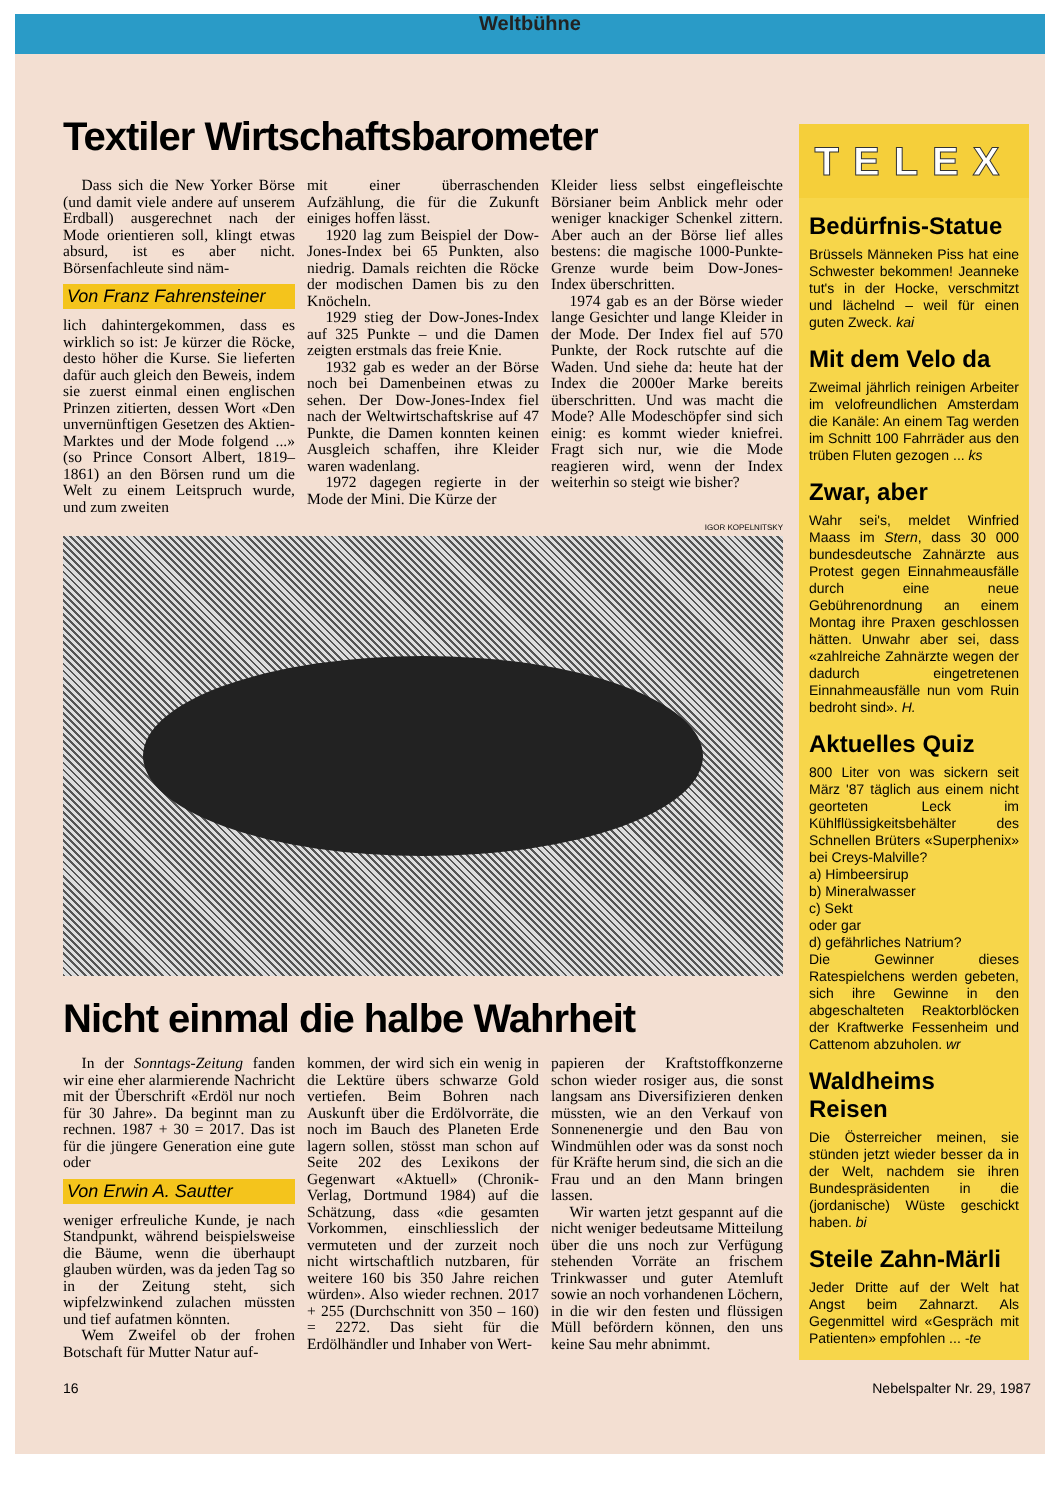Weltbühne
Textiler Wirtschaftsbarometer
Dass sich die New Yorker Börse (und damit viele andere auf unserem Erdball) ausgerechnet nach der Mode orientieren soll, klingt etwas absurd, ist es aber nicht. Börsenfachleute sind näm-
Von Franz Fahrensteiner
lich dahintergekommen, dass es wirklich so ist: Je kürzer die Röcke, desto höher die Kurse. Sie lieferten dafür auch gleich den Beweis, indem sie zuerst einmal einen englischen Prinzen zitierten, dessen Wort «Den unvernünftigen Gesetzen des Aktien-Marktes und der Mode folgend ...» (so Prince Consort Albert, 1819–1861) an den Börsen rund um die Welt zu einem Leitspruch wurde, und zum zweiten
mit einer überraschenden Aufzählung, die für die Zukunft einiges hoffen lässt.
1920 lag zum Beispiel der Dow-Jones-Index bei 65 Punkten, also niedrig. Damals reichten die Röcke der modischen Damen bis zu den Knöcheln.
1929 stieg der Dow-Jones-Index auf 325 Punkte – und die Damen zeigten erstmals das freie Knie.
1932 gab es weder an der Börse noch bei Damenbeinen etwas zu sehen. Der Dow-Jones-Index fiel nach der Weltwirtschaftskrise auf 47 Punkte, die Damen konnten keinen Ausgleich schaffen, ihre Kleider waren wadenlang.
1972 dagegen regierte in der Mode der Mini. Die Kürze der
Kleider liess selbst eingefleischte Börsianer beim Anblick mehr oder weniger knackiger Schenkel zittern. Aber auch an der Börse lief alles bestens: die magische 1000-Punkte-Grenze wurde beim Dow-Jones-Index überschritten.
1974 gab es an der Börse wieder lange Gesichter und lange Kleider in der Mode. Der Index fiel auf 570 Punkte, der Rock rutschte auf die Waden. Und siehe da: heute hat der Index die 2000er Marke bereits überschritten. Und was macht die Mode? Alle Modeschöpfer sind sich einig: es kommt wieder kniefrei. Fragt sich nur, wie die Mode reagieren wird, wenn der Index weiterhin so steigt wie bisher?
IGOR KOPELNITSKY
Nicht einmal die halbe Wahrheit
In der Sonntags-Zeitung fanden wir eine eher alarmierende Nachricht mit der Überschrift «Erdöl nur noch für 30 Jahre». Da beginnt man zu rechnen. 1987 + 30 = 2017. Das ist für die jüngere Generation eine gute oder
Von Erwin A. Sautter
weniger erfreuliche Kunde, je nach Standpunkt, während beispielsweise die Bäume, wenn die überhaupt glauben würden, was da jeden Tag so in der Zeitung steht, sich wipfelzwinkend zulachen müssten und tief aufatmen könnten.
Wem Zweifel ob der frohen Botschaft für Mutter Natur auf-
kommen, der wird sich ein wenig in die Lektüre übers schwarze Gold vertiefen. Beim Bohren nach Auskunft über die Erdölvorräte, die noch im Bauch des Planeten Erde lagern sollen, stösst man schon auf Seite 202 des Lexikons der Gegenwart «Aktuell» (Chronik-Verlag, Dortmund 1984) auf die Schätzung, dass «die gesamten Vorkommen, einschliesslich der vermuteten und der zurzeit noch nicht wirtschaftlich nutzbaren, für weitere 160 bis 350 Jahre reichen würden». Also wieder rechnen. 2017 + 255 (Durchschnitt von 350 – 160) = 2272. Das sieht für die Erdölhändler und Inhaber von Wert-
papieren der Kraftstoffkonzerne schon wieder rosiger aus, die sonst langsam ans Diversifizieren denken müssten, wie an den Verkauf von Sonnenenergie und den Bau von Windmühlen oder was da sonst noch für Kräfte herum sind, die sich an die Frau und an den Mann bringen lassen.
Wir warten jetzt gespannt auf die nicht weniger bedeutsame Mitteilung über die uns noch zur Verfügung stehenden Vorräte an frischem Trinkwasser und guter Atemluft sowie an noch vorhandenen Löchern, in die wir den festen und flüssigen Müll befördern können, den uns keine Sau mehr abnimmt.
TELEX
Bedürfnis-Statue
Brüssels Männeken Piss hat eine Schwester bekommen! Jeanneke tut's in der Hocke, verschmitzt und lächelnd – weil für einen guten Zweck. kai
Mit dem Velo da
Zweimal jährlich reinigen Arbeiter im velofreundlichen Amsterdam die Kanäle: An einem Tag werden im Schnitt 100 Fahrräder aus den trüben Fluten gezogen ... ks
Zwar, aber
Wahr sei's, meldet Winfried Maass im Stern, dass 30 000 bundesdeutsche Zahnärzte aus Protest gegen Einnahmeausfälle durch eine neue Gebührenordnung an einem Montag ihre Praxen geschlossen hätten. Unwahr aber sei, dass «zahlreiche Zahnärzte wegen der dadurch eingetretenen Einnahmeausfälle nun vom Ruin bedroht sind». H.
Aktuelles Quiz
800 Liter von was sickern seit März '87 täglich aus einem nicht georteten Leck im Kühlflüssigkeitsbehälter des Schnellen Brüters «Superphenix» bei Creys-Malville?
a) Himbeersirup
b) Mineralwasser
c) Sekt
oder gar
d) gefährliches Natrium?
Die Gewinner dieses Ratespielchens werden gebeten, sich ihre Gewinne in den abgeschalteten Reaktorblöcken der Kraftwerke Fessenheim und Cattenom abzuholen. wr
Waldheims Reisen
Die Österreicher meinen, sie stünden jetzt wieder besser da in der Welt, nachdem sie ihren Bundespräsidenten in die (jordanische) Wüste geschickt haben. bi
Steile Zahn-Märli
Jeder Dritte auf der Welt hat Angst beim Zahnarzt. Als Gegenmittel wird «Gespräch mit Patienten» empfohlen ... -te
16 Nebelspalter Nr. 29, 1987